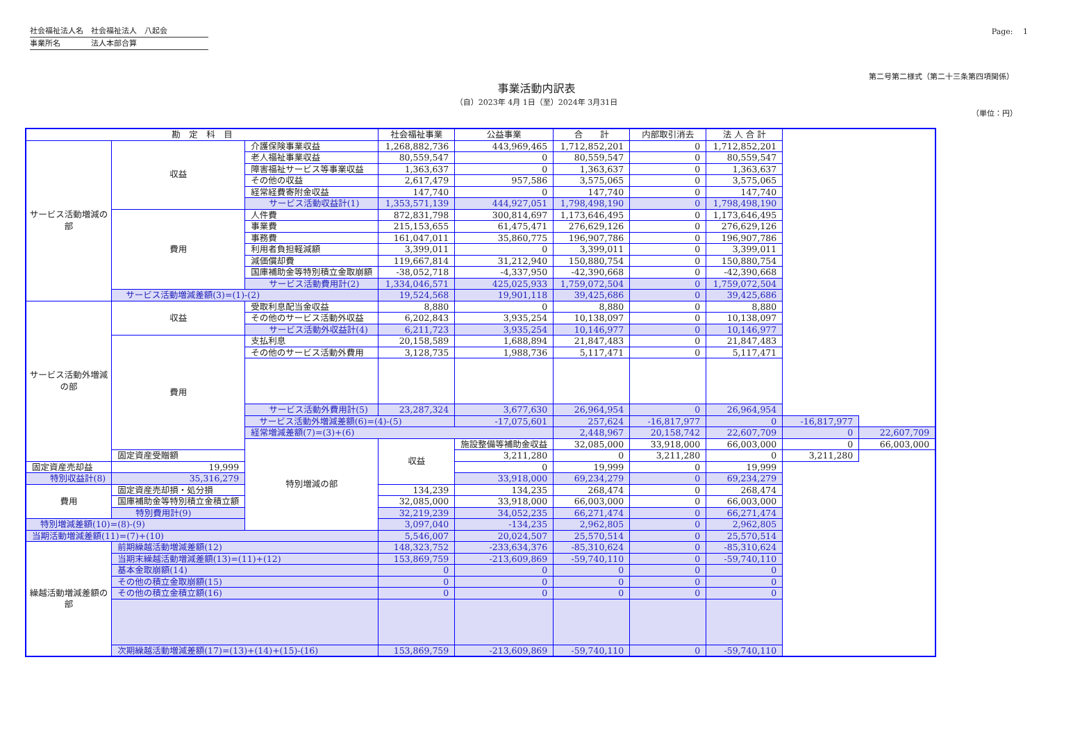社会福祉法人名　社会福祉法人　八起会
事業所名　　　　法人本部合算
Page:　 1
第二号第二様式（第二十三条第四項関係）
事業活動内訳表
（自）2023年 4月 1日（至）2024年 3月31日
（単位：円）
| 勘 定 科 目 | | | 社会福祉事業 | 公益事業 | 合 計 | 内部取引消去 | 法 人 合 計 | | |
| --- | --- | --- | --- | --- | --- | --- | --- | --- | --- |
| サービス活動増減の部 | 収益 | 介護保険事業収益 | 1,268,882,736 | 443,969,465 | 1,712,852,201 | 0 | 1,712,852,201 | | |
| | | 老人福祉事業収益 | 80,559,547 | 0 | 80,559,547 | 0 | 80,559,547 | | |
| | | 障害福祉サービス等事業収益 | 1,363,637 | 0 | 1,363,637 | 0 | 1,363,637 | | |
| | | その他の収益 | 2,617,479 | 957,586 | 3,575,065 | 0 | 3,575,065 | | |
| | | 経常経費寄附金収益 | 147,740 | 0 | 147,740 | 0 | 147,740 | | |
| | | サービス活動収益計(1) | 1,353,571,139 | 444,927,051 | 1,798,498,190 | 0 | 1,798,498,190 | | |
| | 費用 | 人件費 | 872,831,798 | 300,814,697 | 1,173,646,495 | 0 | 1,173,646,495 | | |
| | | 事業費 | 215,153,655 | 61,475,471 | 276,629,126 | 0 | 276,629,126 | | |
| | | 事務費 | 161,047,011 | 35,860,775 | 196,907,786 | 0 | 196,907,786 | | |
| | | 利用者負担軽減額 | 3,399,011 | 0 | 3,399,011 | 0 | 3,399,011 | | |
| | | 減価償却費 | 119,667,814 | 31,212,940 | 150,880,754 | 0 | 150,880,754 | | |
| | | 国庫補助金等特別積立金取崩額 | -38,052,718 | -4,337,950 | -42,390,668 | 0 | -42,390,668 | | |
| | | サービス活動費用計(2) | 1,334,046,571 | 425,025,933 | 1,759,072,504 | 0 | 1,759,072,504 | | |
| | サービス活動増減差額(3)=(1)-(2) | | 19,524,568 | 19,901,118 | 39,425,686 | 0 | 39,425,686 | | |
| サービス活動外増減の部 | 収益 | 受取利息配当金収益 | 8,880 | 0 | 8,880 | 0 | 8,880 | | |
| | | その他のサービス活動外収益 | 6,202,843 | 3,935,254 | 10,138,097 | 0 | 10,138,097 | | |
| | | サービス活動外収益計(4) | 6,211,723 | 3,935,254 | 10,146,977 | 0 | 10,146,977 | | |
| | 費用 | 支払利息 | 20,158,589 | 1,688,894 | 21,847,483 | 0 | 21,847,483 | | |
| | | その他のサービス活動外費用 | 3,128,735 | 1,988,736 | 5,117,471 | 0 | 5,117,471 | | |
| | | サービス活動外費用計(5) | 23,287,324 | 3,677,630 | 26,964,954 | 0 | 26,964,954 | | |
| | | サービス活動外増減差額(6)=(4)-(5) | | -17,075,601 | 257,624 | -16,817,977 | 0 | -16,817,977 | |
| | | 経常増減差額(7)=(3)+(6) | | | 2,448,967 | 20,158,742 | 22,607,709 | 0 | 22,607,709 |
| | | 特別増減の部 | 収益 | 施設整備等補助金収益 | 32,085,000 | 33,918,000 | 66,003,000 | 0 | 66,003,000 |
| | 固定資産受贈額 | | | 3,211,280 | 0 | 3,211,280 | 0 | 3,211,280 | |
| 固定資産売却益 | 19,999 | | | 0 | 19,999 | 0 | 19,999 | | |
| 特別収益計(8) | 35,316,279 | | | 33,918,000 | 69,234,279 | 0 | 69,234,279 | | |
| 費用 | 固定資産売却損・処分損 | | 134,239 | 134,235 | 268,474 | 0 | 268,474 | | |
| | 国庫補助金等特別積立金積立額 | | 32,085,000 | 33,918,000 | 66,003,000 | 0 | 66,003,000 | | |
| | 特別費用計(9) | | 32,219,239 | 34,052,235 | 66,271,474 | 0 | 66,271,474 | | |
| 特別増減差額(10)=(8)-(9) | | | 3,097,040 | -134,235 | 2,962,805 | 0 | 2,962,805 | | |
| 当期活動増減差額(11)=(7)+(10) | | | 5,546,007 | 20,024,507 | 25,570,514 | 0 | 25,570,514 | | |
| 繰越活動増減差額の部 | 前期繰越活動増減差額(12) | | 148,323,752 | -233,634,376 | -85,310,624 | 0 | -85,310,624 | | |
| | 当期末繰越活動増減差額(13)=(11)+(12) | | 153,869,759 | -213,609,869 | -59,740,110 | 0 | -59,740,110 | | |
| | 基本金取崩額(14) | | 0 | 0 | 0 | 0 | 0 | | |
| | その他の積立金取崩額(15) | | 0 | 0 | 0 | 0 | 0 | | |
| | その他の積立金積立額(16) | | 0 | 0 | 0 | 0 | 0 | | |
| | 次期繰越活動増減差額(17)=(13)+(14)+(15)-(16) | | 153,869,759 | -213,609,869 | -59,740,110 | 0 | -59,740,110 | | |